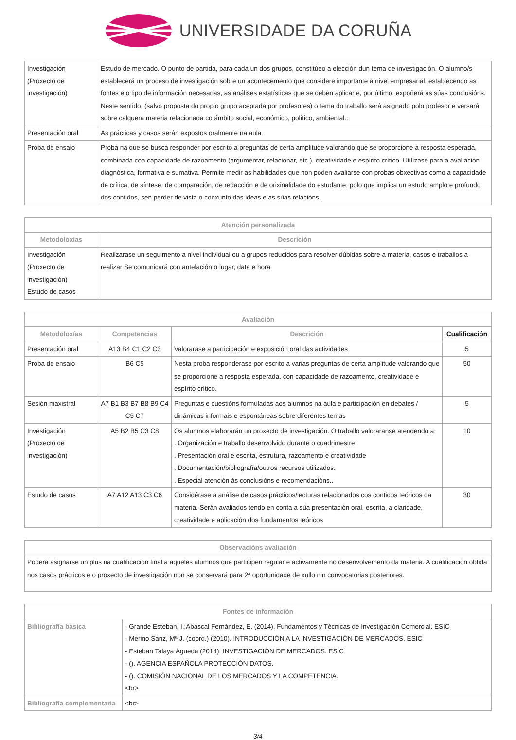UNIVERSIDADE DA CORUÑA
| Investigación (Proxecto de investigación) | Estudo de mercado. O punto de partida, para cada un dos grupos, constitúeo a elección dun tema de investigación. O alumno/s establecerá un proceso de investigación sobre un acontecemento que considere importante a nivel empresarial, establecendo as fontes e o tipo de información necesarias, as análises estatísticas que se deben aplicar e, por último, expoñerá as súas conclusións. Neste sentido, (salvo proposta do propio grupo aceptada por profesores) o tema do traballo será asignado polo profesor e versará sobre calquera materia relacionada co ámbito social, económico, político, ambiental... |
| Presentación oral | As prácticas y casos serán expostos oralmente na aula |
| Proba de ensaio | Proba na que se busca responder por escrito a preguntas de certa amplitude valorando que se proporcione a resposta esperada, combinada coa capacidade de razoamento (argumentar, relacionar, etc.), creatividade e espírito crítico. Utilízase para a avaliación diagnóstica, formativa e sumativa. Permite medir as habilidades que non poden avaliarse con probas obxectivas como a capacidade de crítica, de síntese, de comparación, de redacción e de orixinalidade do estudante; polo que implica un estudo amplo e profundo dos contidos, sen perder de vista o conxunto das ideas e as súas relacións. |
| Atención personalizada | |
| --- | --- |
| Metodoloxías | Descrición |
| Investigación (Proxecto de investigación) Estudo de casos | Realizarase un seguimento a nivel individual ou a grupos reducidos para resolver dúbidas sobre a materia, casos e traballos a realizar Se comunicará con antelación o lugar, data e hora |
| Avaliación | | | |
| --- | --- | --- | --- |
| Metodoloxías | Competencias | Descrición | Cualificación |
| Presentación oral | A13 B4 C1 C2 C3 | Valorarase a participación e exposición oral das actividades | 5 |
| Proba de ensaio | B6 C5 | Nesta proba responderase por escrito a varias preguntas de certa amplitude valorando que se proporcione a resposta esperada, con capacidade de razoamento, creatividade e espírito crítico. | 50 |
| Sesión maxistral | A7 B1 B3 B7 B8 B9 C4 C5 C7 | Preguntas e cuestións formuladas aos alumnos na aula e participación en debates / dinámicas informais e espontáneas sobre diferentes temas | 5 |
| Investigación (Proxecto de investigación) | A5 B2 B5 C3 C8 | Os alumnos elaborarán un proxecto de investigación. O traballo valoraranse atendendo a: . Organización e traballo desenvolvido durante o cuadrimestre . Presentación oral e escrita, estrutura, razoamento e creatividade . Documentación/bibliografía/outros recursos utilizados. . Especial atención ás conclusións e recomendacións.. | 10 |
| Estudo de casos | A7 A12 A13 C3 C6 | Considérase a análise de casos prácticos/lecturas relacionados cos contidos teóricos da materia. Serán avaliados tendo en conta a súa presentación oral, escrita, a claridade, creatividade e aplicación dos fundamentos teóricos | 30 |
| Observacións avaliación |
| --- |
| Poderá asignarse un plus na cualificación final a aqueles alumnos que participen regular e activamente no desenvolvemento da materia. A cualificación obtida nos casos prácticos e o proxecto de investigación non se conservará para 2ª oportunidade de xullo nin convocatorias posteriores. |
| Fontes de información | |
| --- | --- |
| Bibliografía básica | - Grande Esteban, I.;Abascal Fernández, E. (2014). Fundamentos y Técnicas de Investigación Comercial. ESIC - Merino Sanz, Mª J. (coord.) (2010). INTRODUCCIÓN A LA INVESTIGACIÓN DE MERCADOS. ESIC - Esteban Talaya Águeda (2014). INVESTIGACIÓN DE MERCADOS. ESIC - (). AGENCIA ESPAÑOLA PROTECCIÓN DATOS. - (). COMISIÓN NACIONAL DE LOS MERCADOS Y LA COMPETENCIA. <br> |
| Bibliografía complementaria | <br> |
3/4